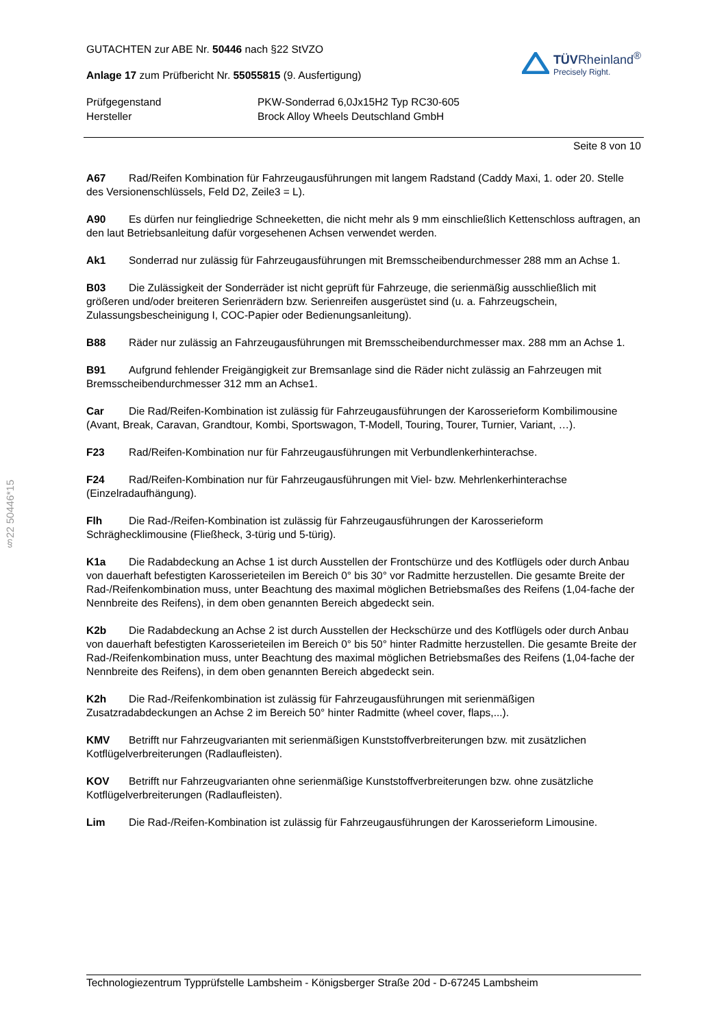§22 50446*15
GUTACHTEN zur ABE Nr. 50446 nach §22 StVZO
Anlage 17 zum Prüfbericht Nr. 55055815 (9. Ausfertigung)
TÜVRheinland<sup>®</sup>
Precisely Right.
Prüfgegenstand
PKW-Sonderrad 6,0Jx15H2 Typ RC30-605
Hersteller
Brock Alloy Wheels Deutschland GmbH
Seite 8 von 10
A67 Rad/Reifen Kombination für Fahrzeugausführungen mit langem Radstand (Caddy Maxi, 1. oder 20. Stelle des Versionenschlüssels, Feld D2, Zeile3 = L).
A90 Es dürfen nur feingliedrige Schneeketten, die nicht mehr als 9 mm einschließlich Kettenschloss auftragen, an den laut Betriebsanleitung dafür vorgesehenen Achsen verwendet werden.
Ak1 Sonderrad nur zulässig für Fahrzeugausführungen mit Bremsscheibendurchmesser 288 mm an Achse 1.
B03 Die Zulässigkeit der Sonderräder ist nicht geprüft für Fahrzeuge, die serienmäßig ausschließlich mit größeren und/oder breiteren Serienrädern bzw. Serienreifen ausgerüstet sind (u. a. Fahrzeugschein, Zulassungsbescheinigung I, COC-Papier oder Bedienungsanleitung).
B88 Räder nur zulässig an Fahrzeugausführungen mit Bremsscheibendurchmesser max. 288 mm an Achse 1.
B91 Aufgrund fehlender Freigängigkeit zur Bremsanlage sind die Räder nicht zulässig an Fahrzeugen mit Bremsscheibendurchmesser 312 mm an Achse1.
Car Die Rad/Reifen-Kombination ist zulässig für Fahrzeugausführungen der Karosserieform Kombilimousine (Avant, Break, Caravan, Grandtour, Kombi, Sportswagon, T-Modell, Touring, Tourer, Turnier, Variant, …).
F23 Rad/Reifen-Kombination nur für Fahrzeugausführungen mit Verbundlenkerhinterachse.
F24 Rad/Reifen-Kombination nur für Fahrzeugausführungen mit Viel- bzw. Mehrlenkerhinterachse (Einzelradaufhängung).
Flh Die Rad-/Reifen-Kombination ist zulässig für Fahrzeugausführungen der Karosserieform Schräghecklimousine (Fließheck, 3-türig und 5-türig).
K1a Die Radabdeckung an Achse 1 ist durch Ausstellen der Frontschürze und des Kotflügels oder durch Anbau von dauerhaft befestigten Karosserieteilen im Bereich 0° bis 30° vor Radmitte herzustellen. Die gesamte Breite der Rad-/Reifenkombination muss, unter Beachtung des maximal möglichen Betriebsmaßes des Reifens (1,04-fache der Nennbreite des Reifens), in dem oben genannten Bereich abgedeckt sein.
K2b Die Radabdeckung an Achse 2 ist durch Ausstellen der Heckschürze und des Kotflügels oder durch Anbau von dauerhaft befestigten Karosserieteilen im Bereich 0° bis 50° hinter Radmitte herzustellen. Die gesamte Breite der Rad-/Reifenkombination muss, unter Beachtung des maximal möglichen Betriebsmaßes des Reifens (1,04-fache der Nennbreite des Reifens), in dem oben genannten Bereich abgedeckt sein.
K2h Die Rad-/Reifenkombination ist zulässig für Fahrzeugausführungen mit serienmäßigen Zusatzradabdeckungen an Achse 2 im Bereich 50° hinter Radmitte (wheel cover, flaps,...).
KMV Betrifft nur Fahrzeugvarianten mit serienmäßigen Kunststoffverbreiterungen bzw. mit zusätzlichen Kotflügelverbreiterungen (Radlaufleisten).
KOV Betrifft nur Fahrzeugvarianten ohne serienmäßige Kunststoffverbreiterungen bzw. ohne zusätzliche Kotflügelverbreiterungen (Radlaufleisten).
Lim Die Rad-/Reifen-Kombination ist zulässig für Fahrzeugausführungen der Karosserieform Limousine.
Technologiezentrum Typprüfstelle Lambsheim - Königsberger Straße 20d - D-67245 Lambsheim